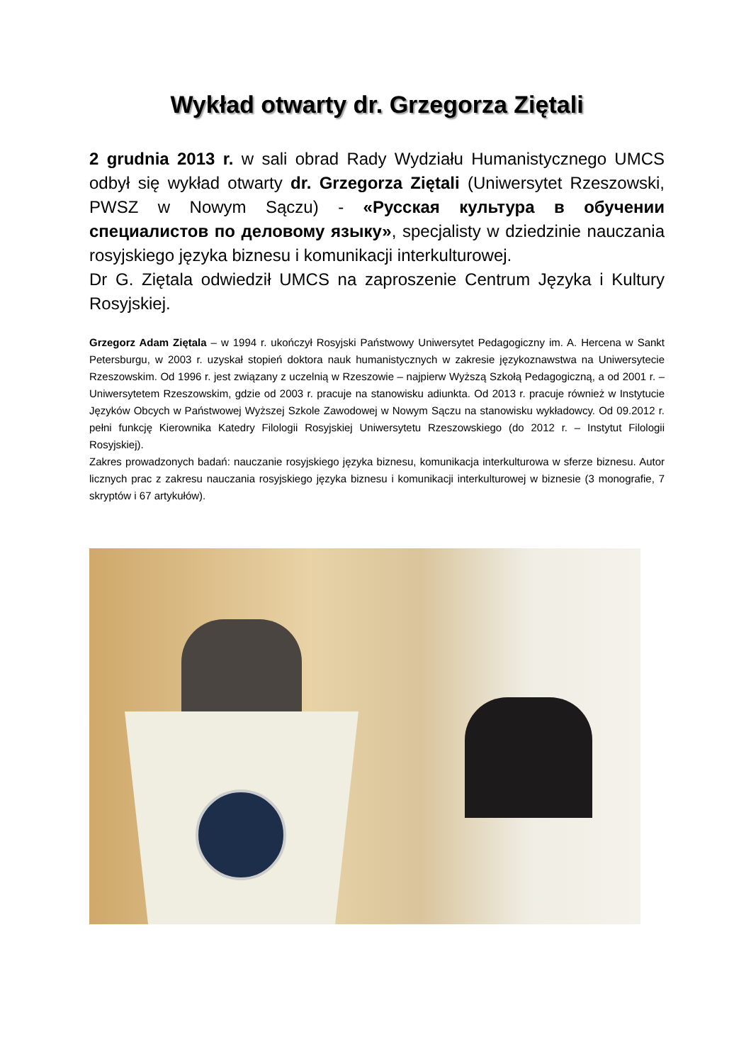Wykład otwarty dr. Grzegorza Ziętali
2 grudnia 2013 r. w sali obrad Rady Wydziału Humanistycznego UMCS odbył się wykład otwarty dr. Grzegorza Ziętali (Uniwersytet Rzeszowski, PWSZ w Nowym Sączu) - «Русская культура в обучении специалистов по деловому языку», specjalisty w dziedzinie nauczania rosyjskiego języka biznesu i komunikacji interkulturowej.
Dr G. Ziętala odwiedził UMCS na zaproszenie Centrum Języka i Kultury Rosyjskiej.
Grzegorz Adam Ziętala – w 1994 r. ukończył Rosyjski Państwowy Uniwersytet Pedagogiczny im. A. Hercena w Sankt Petersburgu, w 2003 r. uzyskał stopień doktora nauk humanistycznych w zakresie językoznawstwa na Uniwersytecie Rzeszowskim. Od 1996 r. jest związany z uczelnią w Rzeszowie – najpierw Wyższą Szkołą Pedagogiczną, a od 2001 r. – Uniwersytetem Rzeszowskim, gdzie od 2003 r. pracuje na stanowisku adiunkta. Od 2013 r. pracuje również w Instytucie Języków Obcych w Państwowej Wyższej Szkole Zawodowej w Nowym Sączu na stanowisku wykładowcy. Od 09.2012 r. pełni funkcję Kierownika Katedry Filologii Rosyjskiej Uniwersytetu Rzeszowskiego (do 2012 r. – Instytut Filologii Rosyjskiej).
Zakres prowadzonych badań: nauczanie rosyjskiego języka biznesu, komunikacja interkulturowa w sferze biznesu. Autor licznych prac z zakresu nauczania rosyjskiego języka biznesu i komunikacji interkulturowej w biznesie (3 monografie, 7 skryptów i 67 artykułów).